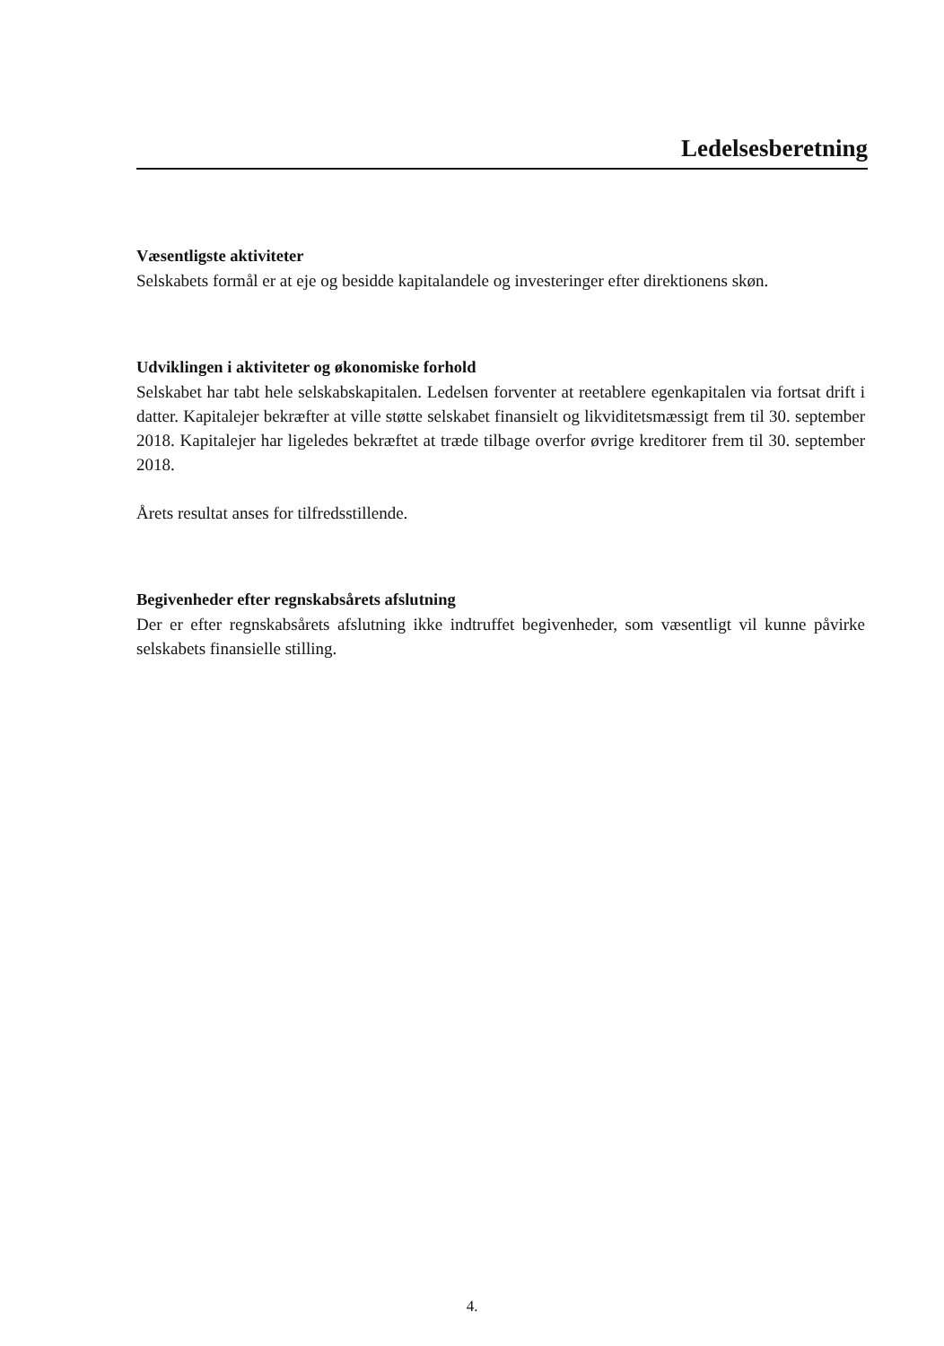Ledelsesberetning
Væsentligste aktiviteter
Selskabets formål er at eje og besidde kapitalandele og investeringer efter direktionens skøn.
Udviklingen i aktiviteter og økonomiske forhold
Selskabet har tabt hele selskabskapitalen. Ledelsen forventer at reetablere egenkapitalen via fortsat drift i datter. Kapitalejer bekræfter at ville støtte selskabet finansielt og likviditetsmæssigt frem til 30. september 2018. Kapitalejer har ligeledes bekræftet at træde tilbage overfor øvrige kreditorer frem til 30. september 2018.
Årets resultat anses for tilfredsstillende.
Begivenheder efter regnskabsårets afslutning
Der er efter regnskabsårets afslutning ikke indtruffet begivenheder, som væsentligt vil kunne påvirke selskabets finansielle stilling.
4.